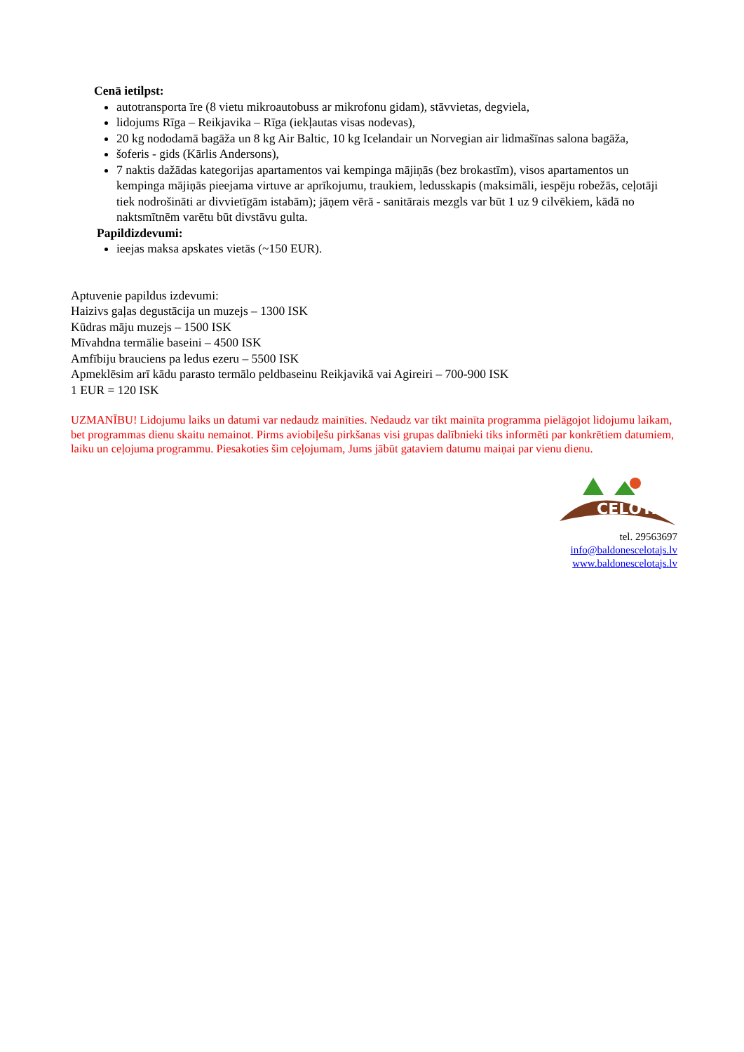Cenā ietilpst:
autotransporta īre (8 vietu mikroautobuss ar mikrofonu gidam), stāvvietas, degviela,
lidojums Rīga – Reikjavika – Rīga (iekļautas visas nodevas),
20 kg nododamā bagāža un 8 kg Air Baltic, 10 kg Icelandair un Norvegian air lidmašīnas salona bagāža,
šoferis - gids (Kārlis Andersons),
7 naktis dažādas kategorijas apartamentos vai kempinga mājiņās (bez brokastīm), visos apartamentos un kempinga mājiņās pieejama virtuve ar aprīkojumu, traukiem, ledusskapis (maksimāli, iespēju robežās, ceļotāji tiek nodrošināti ar divvietīgām istabām); jāņem vērā - sanitārais mezgls var būt 1 uz 9 cilvēkiem, kādā no naktsmītnēm varētu būt divstāvu gulta.
Papildizdevumi:
ieejas maksa apskates vietās (~150 EUR).
Aptuvenie papildus izdevumi:
Haizivs gaļas degustācija un muzejs – 1300 ISK
Kūdras māju muzejs – 1500 ISK
Mīvahdna termālie baseini – 4500 ISK
Amfībiju brauciens pa ledus ezeru – 5500 ISK
Apmeklēsim arī kādu parasto termālo peldbaseinu Reikjavikā vai Agireiri – 700-900 ISK
1 EUR = 120 ISK
UZMANĪBU! Lidojumu laiks un datumi var nedaudz mainīties. Nedaudz var tikt mainīta programma pielāgojot lidojumu laikam, bet programmas dienu skaitu nemainot. Pirms aviobiļešu pirkšanas visi grupas dalībnieki tiks informēti par konkrētiem datumiem, laiku un ceļojuma programmu. Piesakoties šim ceļojumam, Jums jābūt gataviem datumu maiņai par vienu dienu.
CEĻOTĀJS
tel. 29563697
info@baldonescelotajs.lv
www.baldonescelotajs.lv